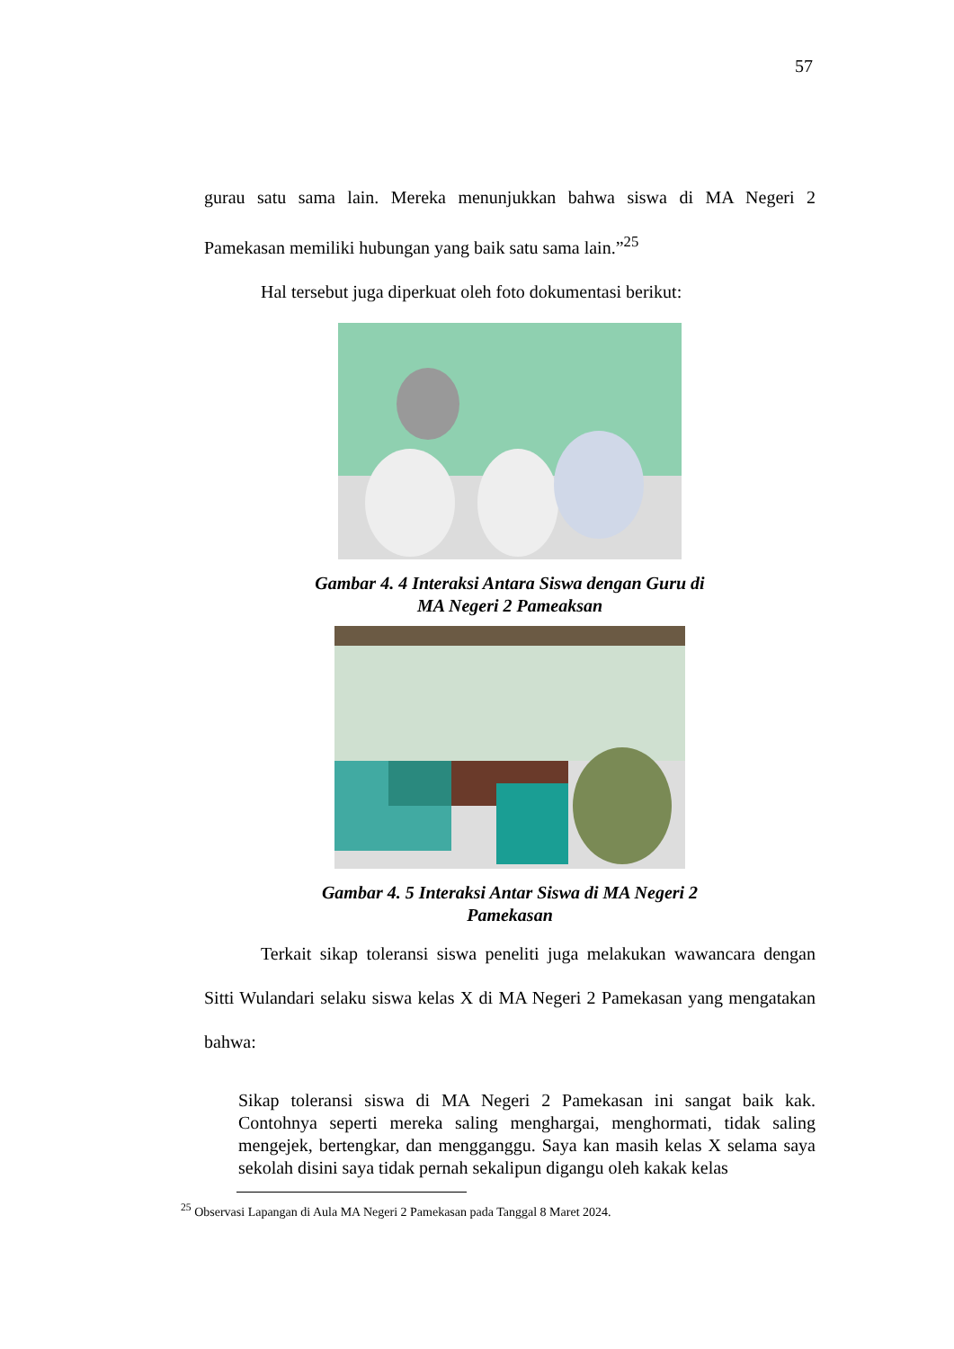57
gurau satu sama lain. Mereka menunjukkan bahwa siswa di MA Negeri 2 Pamekasan memiliki hubungan yang baik satu sama lain.”<sup>25</sup>
Hal tersebut juga diperkuat oleh foto dokumentasi berikut:
Gambar 4. 4 Interaksi Antara Siswa dengan Guru di
MA Negeri 2 Pameaksan
Gambar 4. 5 Interaksi Antar Siswa di MA Negeri 2
Pamekasan
Terkait sikap toleransi siswa peneliti juga melakukan wawancara dengan Sitti Wulandari selaku siswa kelas X di MA Negeri 2 Pamekasan yang mengatakan bahwa:
Sikap toleransi siswa di MA Negeri 2 Pamekasan ini sangat baik kak. Contohnya seperti mereka saling menghargai, menghormati, tidak saling mengejek, bertengkar, dan mengganggu. Saya kan masih kelas X selama saya sekolah disini saya tidak pernah sekalipun digangu oleh kakak kelas
<sup>25</sup> Observasi Lapangan di Aula MA Negeri 2 Pamekasan pada Tanggal 8 Maret 2024.